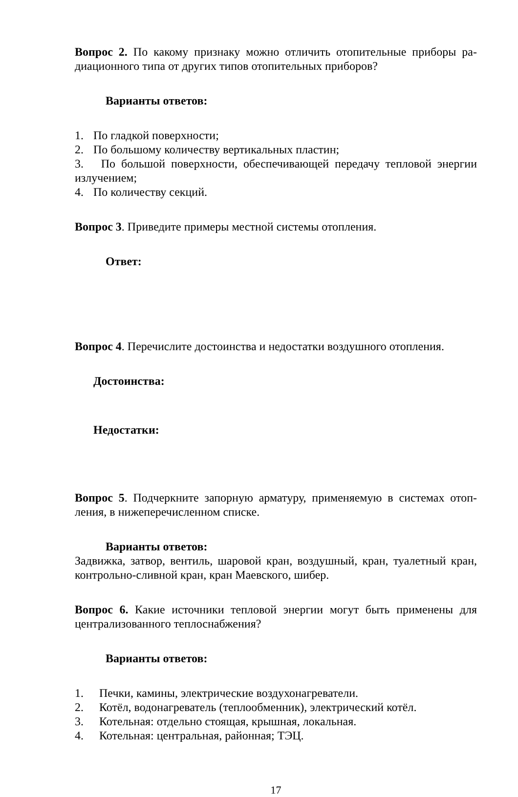Вопрос 2. По какому признаку можно отличить отопительные приборы ра-диационного типа от других типов отопительных приборов?
Варианты ответов:
1. По гладкой поверхности;
2. По большому количеству вертикальных пластин;
3. По большой поверхности, обеспечивающей передачу тепловой энергии излучением;
4. По количеству секций.
Вопрос 3. Приведите примеры местной системы отопления.
Ответ:
Вопрос 4. Перечислите достоинства и недостатки воздушного отопления.
Достоинства:
Недостатки:
Вопрос 5. Подчеркните запорную арматуру, применяемую в системах отоп-ления, в нижеперечисленном списке.
Варианты ответов:
Задвижка, затвор, вентиль, шаровой кран, воздушный, кран, туалетный кран, контрольно-сливной кран, кран Маевского, шибер.
Вопрос 6. Какие источники тепловой энергии могут быть применены для централизованного теплоснабжения?
Варианты ответов:
1. Печки, камины, электрические воздухонагреватели.
2. Котёл, водонагреватель (теплообменник), электрический котёл.
3. Котельная: отдельно стоящая, крышная, локальная.
4. Котельная: центральная, районная; ТЭЦ.
17